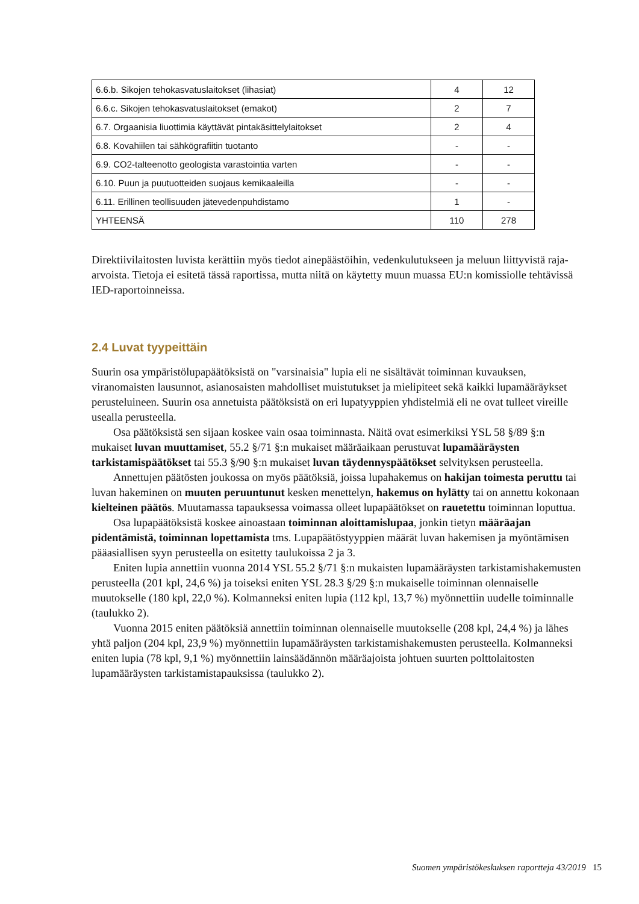| 6.6.b. Sikojen tehokasvatuslaitokset (lihasiat) | 4 | 12 |
| 6.6.c. Sikojen tehokasvatuslaitokset (emakot) | 2 | 7 |
| 6.7. Orgaanisia liuottimia käyttävät pintakäsittelylaitokset | 2 | 4 |
| 6.8. Kovahiilen tai sähkögrafiitin tuotanto | - | - |
| 6.9. CO2-talteenotto geologista varastointia varten | - | - |
| 6.10. Puun ja puutuotteiden suojaus kemikaaleilla | - | - |
| 6.11. Erillinen teollisuuden jätevedenpuhdistamo | 1 | - |
| YHTEENSÄ | 110 | 278 |
Direktiivilaitosten luvista kerättiin myös tiedot ainepäästöihin, vedenkulutukseen ja meluun liittyvistä raja-arvoista. Tietoja ei esitetä tässä raportissa, mutta niitä on käytetty muun muassa EU:n komissiolle tehtävissä IED-raportoinneissa.
2.4 Luvat tyypeittäin
Suurin osa ympäristölupapäätöksistä on "varsinaisia" lupia eli ne sisältävät toiminnan kuvauksen, viranomaisten lausunnot, asianosaisten mahdolliset muistutukset ja mielipiteet sekä kaikki lupamääräykset perusteluineen. Suurin osa annetuista päätöksistä on eri lupatyyppien yhdistelmiä eli ne ovat tulleet vireille usealla perusteella.
Osa päätöksistä sen sijaan koskee vain osaa toiminnasta. Näitä ovat esimerkiksi YSL 58 §/89 §:n mukaiset luvan muuttamiset, 55.2 §/71 §:n mukaiset määräaikaan perustuvat lupamääräysten tarkistamispäätökset tai 55.3 §/90 §:n mukaiset luvan täydennyspäätökset selvityksen perusteella.
Annettujen päätösten joukossa on myös päätöksiä, joissa lupahakemus on hakijan toimesta peruttu tai luvan hakeminen on muuten peruuntunut kesken menettelyn, hakemus on hylätty tai on annettu kokonaan kielteinen päätös. Muutamassa tapauksessa voimassa olleet lupapäätökset on rauetettu toiminnan loputtua.
Osa lupapäätöksistä koskee ainoastaan toiminnan aloittamislupaa, jonkin tietyn määräajan pidentämistä, toiminnan lopettamista tms. Lupapäätöstyyppien määrät luvan hakemisen ja myöntämisen pääasiallisen syyn perusteella on esitetty taulukoissa 2 ja 3.
Eniten lupia annettiin vuonna 2014 YSL 55.2 §/71 §:n mukaisten lupamääräysten tarkistamishakemusten perusteella (201 kpl, 24,6 %) ja toiseksi eniten YSL 28.3 §/29 §:n mukaiselle toiminnan olennaiselle muutokselle (180 kpl, 22,0 %). Kolmanneksi eniten lupia (112 kpl, 13,7 %) myönnettiin uudelle toiminnalle (taulukko 2).
Vuonna 2015 eniten päätöksiä annettiin toiminnan olennaiselle muutokselle (208 kpl, 24,4 %) ja lähes yhtä paljon (204 kpl, 23,9 %) myönnettiin lupamääräysten tarkistamishakemusten perusteella. Kolmanneksi eniten lupia (78 kpl, 9,1 %) myönnettiin lainsäädännön määräajoista johtuen suurten polttolaitosten lupamääräysten tarkistamistapauksissa (taulukko 2).
Suomen ympäristökeskuksen raportteja 43/2019 15